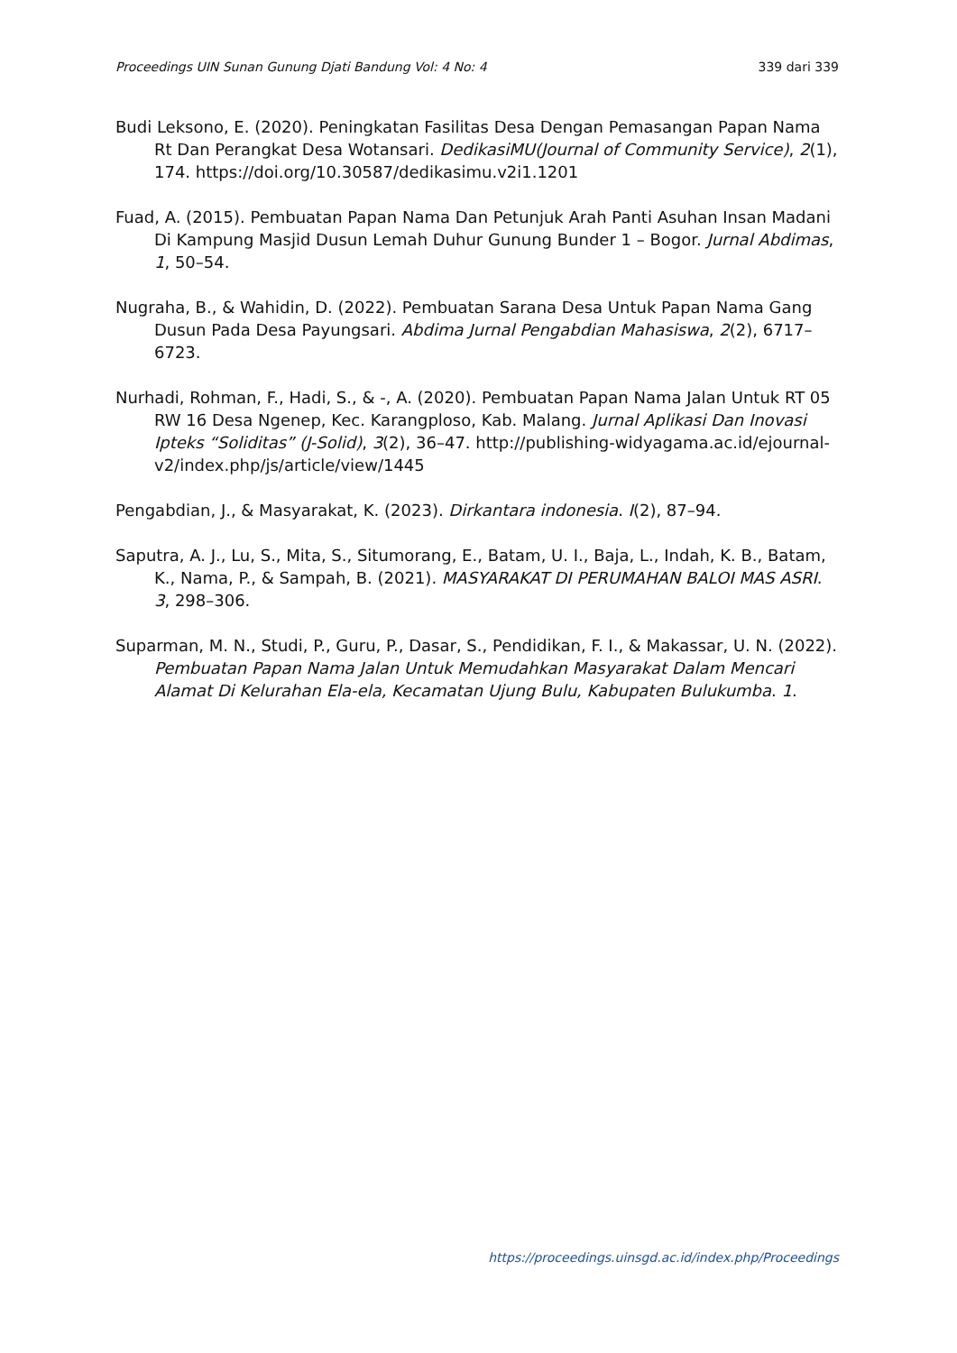Proceedings UIN Sunan Gunung Djati Bandung Vol: 4 No: 4 339 dari 339
Budi Leksono, E. (2020). Peningkatan Fasilitas Desa Dengan Pemasangan Papan Nama Rt Dan Perangkat Desa Wotansari. DedikasiMU(Journal of Community Service), 2(1), 174. https://doi.org/10.30587/dedikasimu.v2i1.1201
Fuad, A. (2015). Pembuatan Papan Nama Dan Petunjuk Arah Panti Asuhan Insan Madani Di Kampung Masjid Dusun Lemah Duhur Gunung Bunder 1 – Bogor. Jurnal Abdimas, 1, 50–54.
Nugraha, B., & Wahidin, D. (2022). Pembuatan Sarana Desa Untuk Papan Nama Gang Dusun Pada Desa Payungsari. Abdima Jurnal Pengabdian Mahasiswa, 2(2), 6717–6723.
Nurhadi, Rohman, F., Hadi, S., & -, A. (2020). Pembuatan Papan Nama Jalan Untuk RT 05 RW 16 Desa Ngenep, Kec. Karangploso, Kab. Malang. Jurnal Aplikasi Dan Inovasi Ipteks “Soliditas” (J-Solid), 3(2), 36–47. http://publishing-widyagama.ac.id/ejournal-v2/index.php/js/article/view/1445
Pengabdian, J., & Masyarakat, K. (2023). Dirkantara indonesia. I(2), 87–94.
Saputra, A. J., Lu, S., Mita, S., Situmorang, E., Batam, U. I., Baja, L., Indah, K. B., Batam, K., Nama, P., & Sampah, B. (2021). MASYARAKAT DI PERUMAHAN BALOI MAS ASRI. 3, 298–306.
Suparman, M. N., Studi, P., Guru, P., Dasar, S., Pendidikan, F. I., & Makassar, U. N. (2022). Pembuatan Papan Nama Jalan Untuk Memudahkan Masyarakat Dalam Mencari Alamat Di Kelurahan Ela-ela, Kecamatan Ujung Bulu, Kabupaten Bulukumba. 1.
https://proceedings.uinsgd.ac.id/index.php/Proceedings